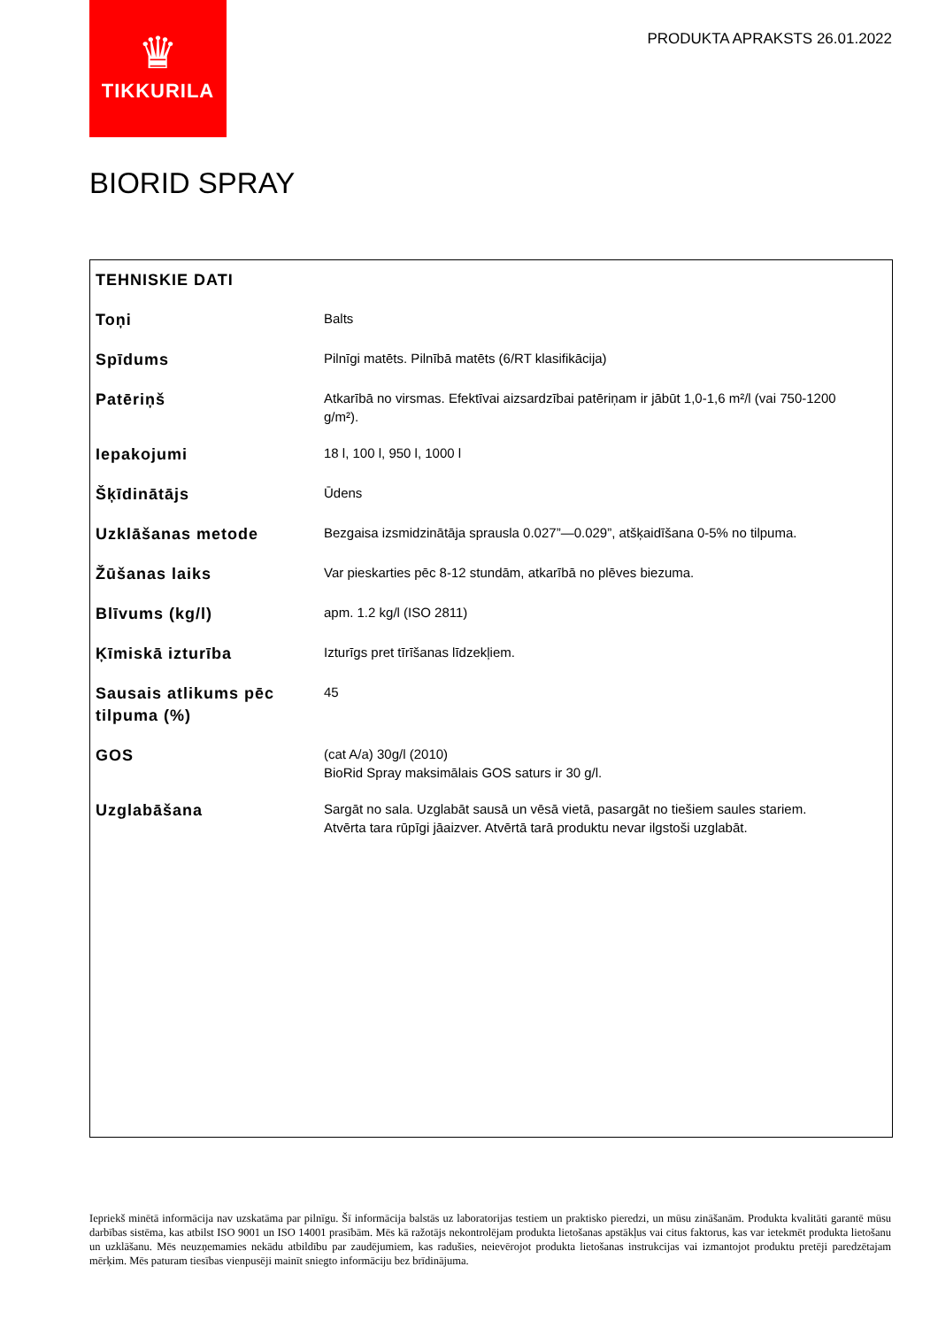♛
TIKKURILA
PRODUKTA APRAKSTS 26.01.2022
BIORID SPRAY
| TEHNISKIE DATI | |
| --- | --- |
| Toņi | Balts |
| Spīdums | Pilnīgi matēts. Pilnībā matēts (6/RT klasifikācija) |
| Patēriņš | Atkarībā no virsmas. Efektīvai aizsardzībai patēriņam ir jābūt 1,0-1,6 m²/l (vai 750-1200 g/m²). |
| Iepakojumi | 18 l, 100 l, 950 l, 1000 l |
| Šķīdinātājs | Ūdens |
| Uzklāšanas metode | Bezgaisa izsmidzinātāja sprausla 0.027”—0.029”, atšķaidīšana 0-5% no tilpuma. |
| Žūšanas laiks | Var pieskarties pēc 8-12 stundām, atkarībā no plēves biezuma. |
| Blīvums (kg/l) | apm. 1.2 kg/l (ISO 2811) |
| Ķīmiskā izturība | Izturīgs pret tīrīšanas līdzekļiem. |
| Sausais atlikums pēc tilpuma (%) | 45 |
| GOS | (cat A/a) 30g/l (2010) BioRid Spray maksimālais GOS saturs ir 30 g/l. |
| Uzglabāšana | Sargāt no sala. Uzglabāt sausā un vēsā vietā, pasargāt no tiešiem saules stariem. Atvērta tara rūpīgi jāaizver. Atvērtā tarā produktu nevar ilgstoši uzglabāt. |
Iepriekš minētā informācija nav uzskatāma par pilnīgu. Šī informācija balstās uz laboratorijas testiem un praktisko pieredzi, un mūsu zināšanām. Produkta kvalitāti garantē mūsu darbības sistēma, kas atbilst ISO 9001 un ISO 14001 prasībām. Mēs kā ražotājs nekontrolējam produkta lietošanas apstākļus vai citus faktorus, kas var ietekmēt produkta lietošanu un uzklāšanu. Mēs neuzņemamies nekādu atbildību par zaudējumiem, kas radušies, neievērojot produkta lietošanas instrukcijas vai izmantojot produktu pretēji paredzētajam mērķim. Mēs paturam tiesības vienpusēji mainīt sniegto informāciju bez brīdinājuma.